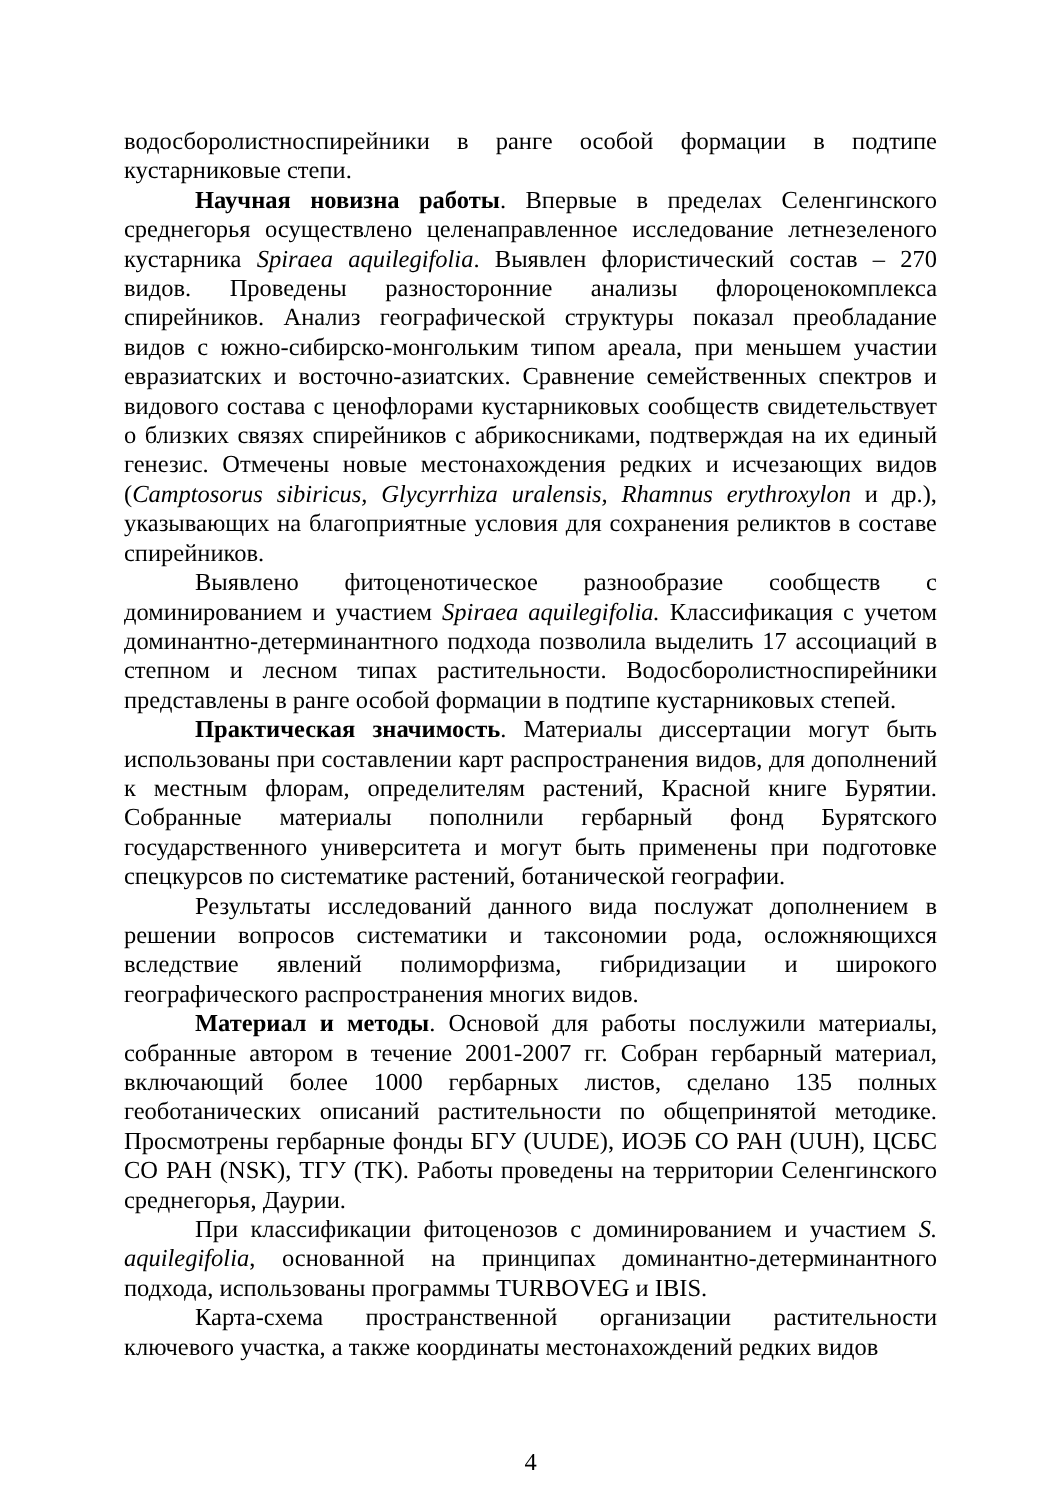водосборолистноспирейники в ранге особой формации в подтипе кустарниковые степи.
Научная новизна работы. Впервые в пределах Селенгинского среднегорья осуществлено целенаправленное исследование летнезеленого кустарника Spiraea aquilegifolia. Выявлен флористический состав – 270 видов. Проведены разносторонние анализы флороценокомплекса спирейников. Анализ географической структуры показал преобладание видов с южно-сибирско-монгольким типом ареала, при меньшем участии евразиатских и восточно-азиатских. Сравнение семейственных спектров и видового состава с ценофлорами кустарниковых сообществ свидетельствует о близких связях спирейников с абрикосниками, подтверждая на их единый генезис. Отмечены новые местонахождения редких и исчезающих видов (Camptosorus sibiricus, Glycyrrhiza uralensis, Rhamnus erythroxylon и др.), указывающих на благоприятные условия для сохранения реликтов в составе спирейников.
Выявлено фитоценотическое разнообразие сообществ с доминированием и участием Spiraea aquilegifolia. Классификация с учетом доминантно-детерминантного подхода позволила выделить 17 ассоциаций в степном и лесном типах растительности. Водосборолистноспирейники представлены в ранге особой формации в подтипе кустарниковых степей.
Практическая значимость. Материалы диссертации могут быть использованы при составлении карт распространения видов, для дополнений к местным флорам, определителям растений, Красной книге Бурятии. Собранные материалы пополнили гербарный фонд Бурятского государственного университета и могут быть применены при подготовке спецкурсов по систематике растений, ботанической географии.
Результаты исследований данного вида послужат дополнением в решении вопросов систематики и таксономии рода, осложняющихся вследствие явлений полиморфизма, гибридизации и широкого географического распространения многих видов.
Материал и методы. Основой для работы послужили материалы, собранные автором в течение 2001-2007 гг. Собран гербарный материал, включающий более 1000 гербарных листов, сделано 135 полных геоботанических описаний растительности по общепринятой методике. Просмотрены гербарные фонды БГУ (UUDE), ИОЭБ СО РАН (UUH), ЦСБС СО РАН (NSK), ТГУ (TK). Работы проведены на территории Селенгинского среднегорья, Даурии.
При классификации фитоценозов с доминированием и участием S. aquilegifolia, основанной на принципах доминантно-детерминантного подхода, использованы программы TURBOVEG и IBIS.
Карта-схема пространственной организации растительности ключевого участка, а также координаты местонахождений редких видов
4